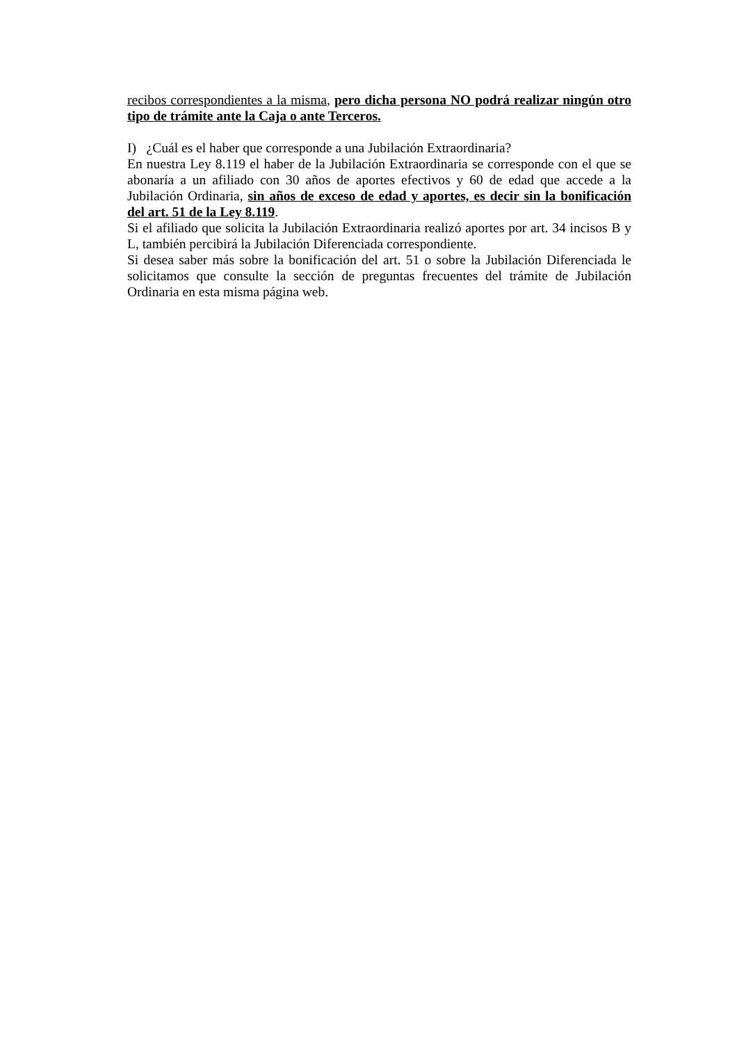recibos correspondientes a la misma, pero dicha persona NO podrá realizar ningún otro tipo de trámite ante la Caja o ante Terceros.
I) ¿Cuál es el haber que corresponde a una Jubilación Extraordinaria?
En nuestra Ley 8.119 el haber de la Jubilación Extraordinaria se corresponde con el que se abonaría a un afiliado con 30 años de aportes efectivos y 60 de edad que accede a la Jubilación Ordinaria, sin años de exceso de edad y aportes, es decir sin la bonificación del art. 51 de la Ley 8.119.
Si el afiliado que solicita la Jubilación Extraordinaria realizó aportes por art. 34 incisos B y L, también percibirá la Jubilación Diferenciada correspondiente.
Si desea saber más sobre la bonificación del art. 51 o sobre la Jubilación Diferenciada le solicitamos que consulte la sección de preguntas frecuentes del trámite de Jubilación Ordinaria en esta misma página web.